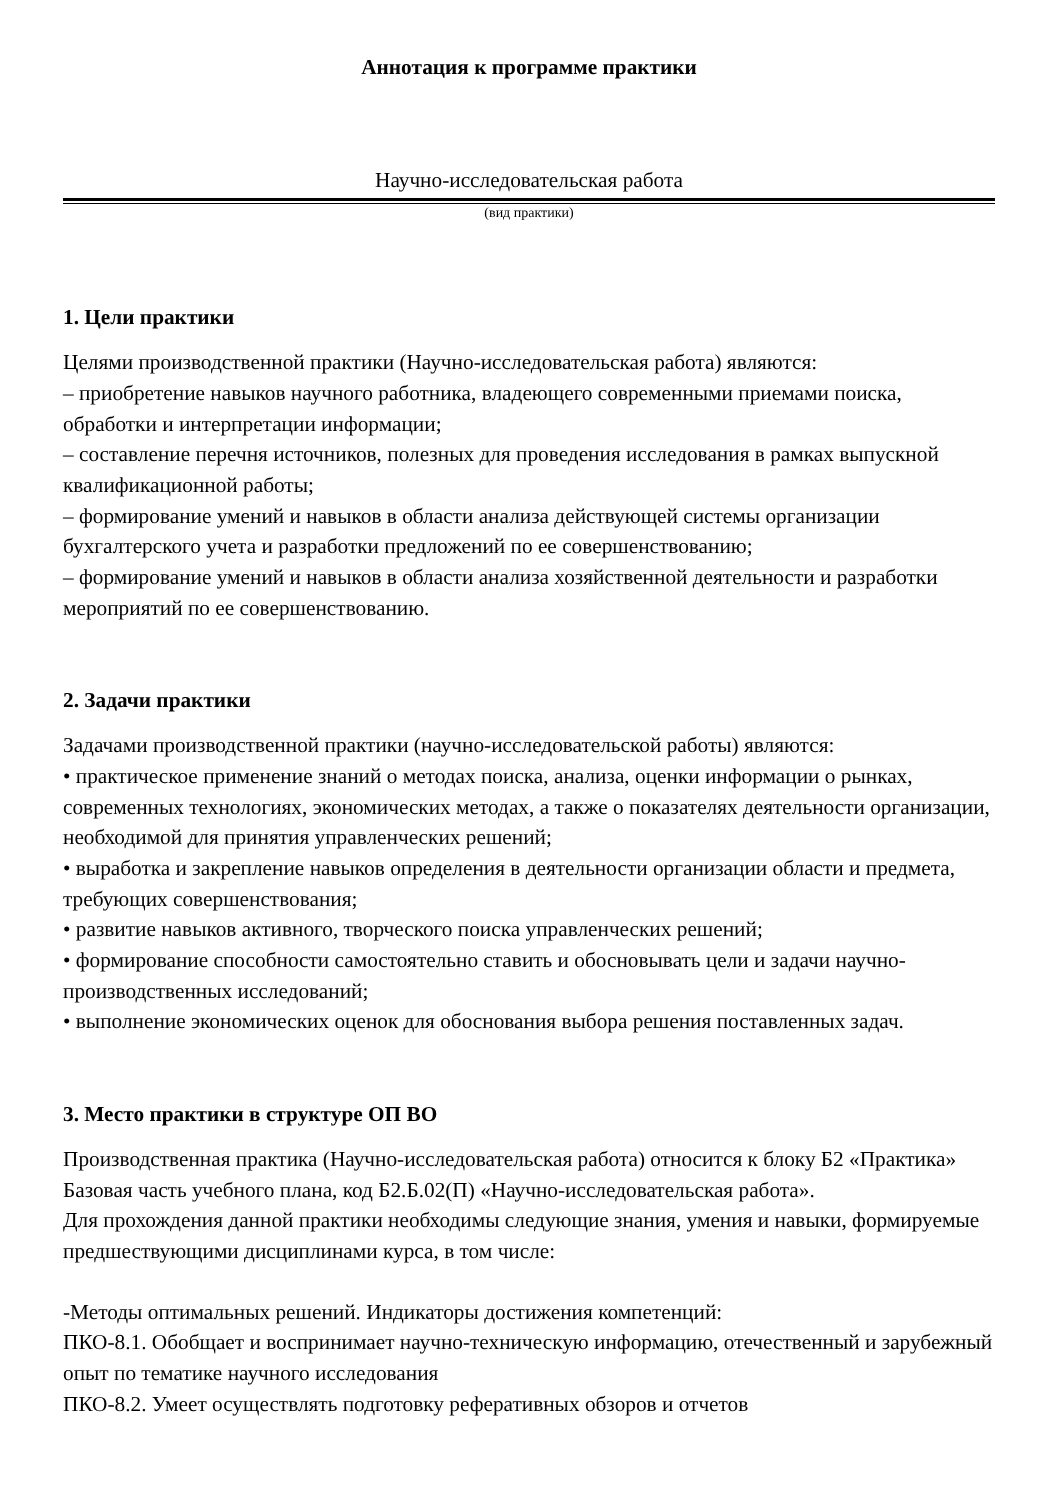Аннотация к программе практики
Научно-исследовательская работа
(вид практики)
1. Цели практики
Целями производственной практики (Научно-исследовательская работа) являются:
– приобретение навыков научного работника, владеющего современными приемами поиска, обработки и интерпретации информации;
– составление перечня источников, полезных для проведения исследования в рамках выпускной квалификационной работы;
– формирование умений и навыков в области анализа действующей системы организации бухгалтерского учета и разработки предложений по ее совершенствованию;
– формирование умений и навыков в области анализа хозяйственной деятельности и разработки мероприятий по ее совершенствованию.
2. Задачи практики
Задачами производственной практики (научно-исследовательской работы) являются:
• практическое применение знаний о методах поиска, анализа, оценки информации о рынках, современных технологиях, экономических методах, а также о показателях деятельности организации, необходимой для принятия управленческих решений;
• выработка и закрепление навыков определения в деятельности организации области и предмета, требующих совершенствования;
• развитие навыков активного, творческого поиска управленческих решений;
• формирование способности самостоятельно ставить и обосновывать цели и задачи научно-производственных исследований;
• выполнение экономических оценок для обоснования выбора решения поставленных задач.
3. Место практики в структуре ОП ВО
Производственная практика (Научно-исследовательская работа) относится к блоку Б2 «Практика» Базовая часть учебного плана, код Б2.Б.02(П) «Научно-исследовательская работа».
Для прохождения данной практики необходимы следующие знания, умения и навыки, формируемые предшествующими дисциплинами курса, в том числе:
-Методы оптимальных решений. Индикаторы достижения компетенций:
ПКО-8.1. Обобщает и воспринимает научно-техническую информацию, отечественный и зарубежный опыт по тематике научного исследования
ПКО-8.2. Умеет осуществлять подготовку реферативных обзоров и отчетов